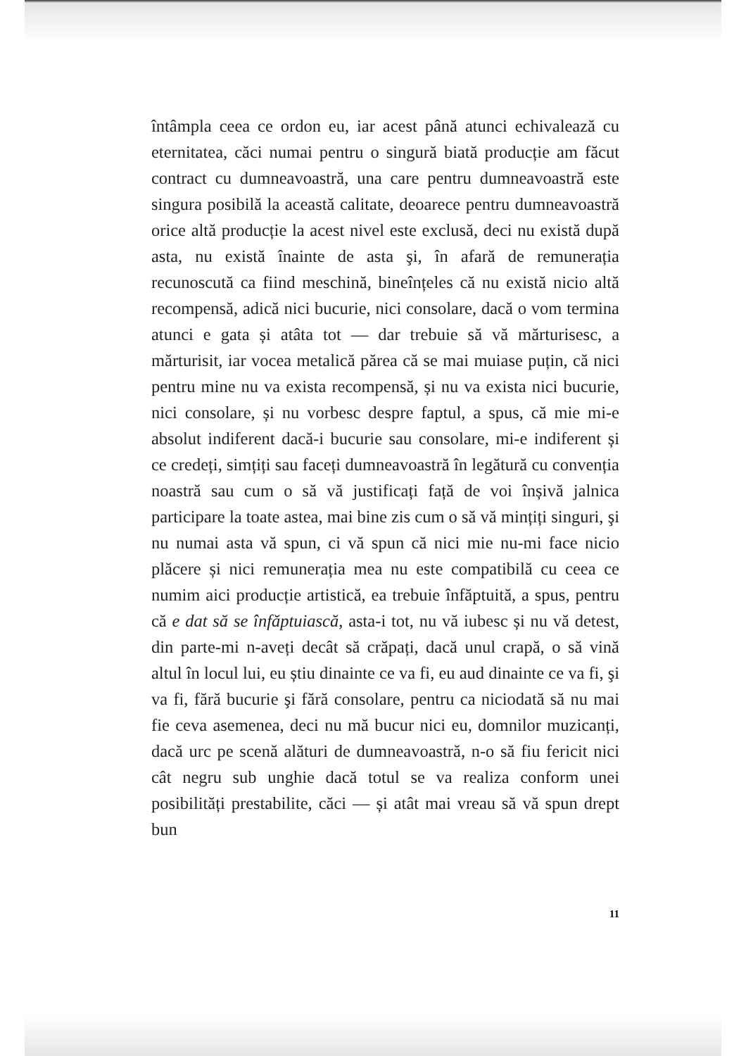întâmpla ceea ce ordon eu, iar acest până atunci echivalează cu eternitatea, căci numai pentru o singură biată producție am făcut contract cu dumneavoastră, una care pentru dumneavoastră este singura posibilă la această calitate, deoarece pentru dumneavoastră orice altă producție la acest nivel este exclusă, deci nu există după asta, nu există înainte de asta şi, în afară de remunerația recunoscută ca fiind meschină, bineînțeles că nu există nicio altă recompensă, adică nici bucurie, nici consolare, dacă o vom termina atunci e gata și atâta tot — dar trebuie să vă mărturisesc, a mărturisit, iar vocea metalică părea că se mai muiase puțin, că nici pentru mine nu va exista recompensă, și nu va exista nici bucurie, nici consolare, și nu vorbesc despre faptul, a spus, că mie mi-e absolut indiferent dacă-i bucurie sau consolare, mi-e indiferent și ce credeți, simțiți sau faceți dumneavoastră în legătură cu convenția noastră sau cum o să vă justificați față de voi înșivă jalnica participare la toate astea, mai bine zis cum o să vă mințiți singuri, şi nu numai asta vă spun, ci vă spun că nici mie nu-mi face nicio plăcere și nici remunerația mea nu este compatibilă cu ceea ce numim aici producție artistică, ea trebuie înfăptuită, a spus, pentru că e dat să se înfăptuiască, asta-i tot, nu vă iubesc și nu vă detest, din parte-mi n-aveți decât să crăpați, dacă unul crapă, o să vină altul în locul lui, eu știu dinainte ce va fi, eu aud dinainte ce va fi, şi va fi, fără bucurie şi fără consolare, pentru ca niciodată să nu mai fie ceva asemenea, deci nu mă bucur nici eu, domnilor muzicanți, dacă urc pe scenă alături de dumneavoastră, n-o să fiu fericit nici cât negru sub unghie dacă totul se va realiza conform unei posibilități prestabilite, căci — și atât mai vreau să vă spun drept bun
11